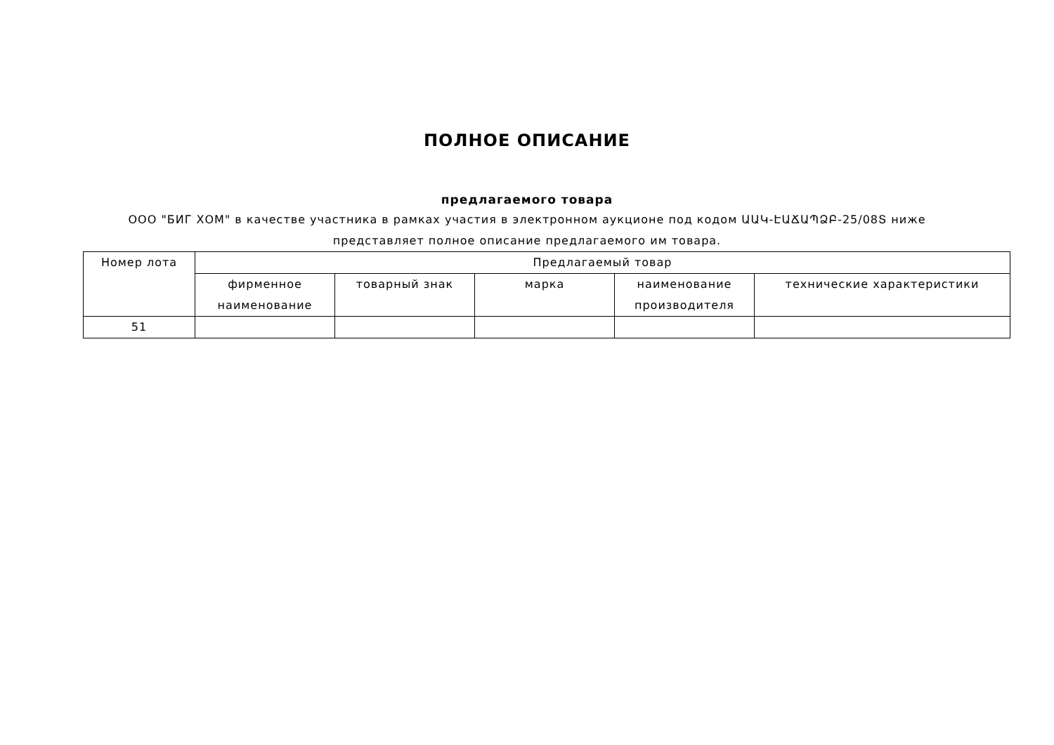ПОЛНОЕ ОПИСАНИЕ
предлагаемого товара
ООО "БИГ ХОМ" в качестве участника в рамках участия в электронном аукционе под кодом ԱԱԿ-ԷԱՃԱՊՁԲ-25/08Տ ниже представляет полное описание предлагаемого им товара.
| Номер лота | Предлагаемый товар | | | | |
| --- | --- | --- | --- | --- | --- |
| | фирменное наименование | товарный знак | марка | наименование производителя | технические характеристики |
| 51 | | | | | |